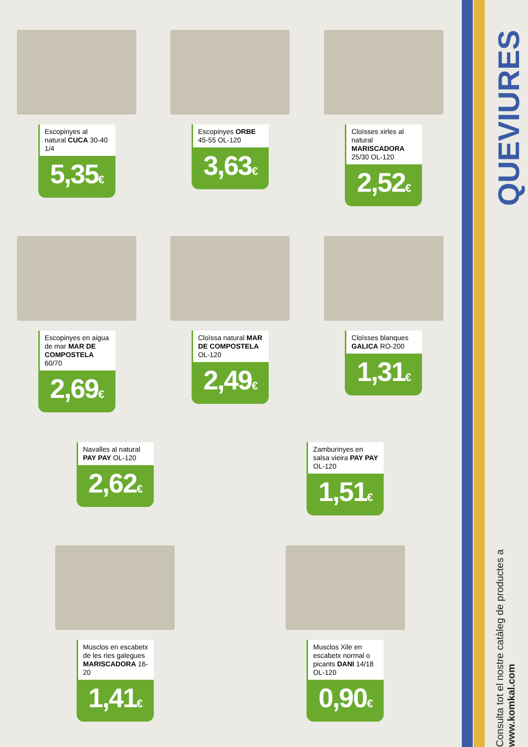Escopinyes al natural CUCA 30-40 1/4
5,35€
Escopinyes ORBE 45-55 OL-120
3,63€
Cloïsses xirles al natural MARISCADORA 25/30 OL-120
2,52€
Escopinyes en aigua de mar MAR DE COMPOSTELA 60/70
2,69€
Cloïssa natural MAR DE COMPOSTELA OL-120
2,49€
Cloïsses blanques GALICA RO-200
1,31€
Navalles al natural PAY PAY OL-120
2,62€
Zamburinyes en salsa vieira PAY PAY OL-120
1,51€
Musclos en escabetx de les ries galegues MARISCADORA 16-20
1,41€
Musclos Xile en escabetx normal o picants DANI 14/18 OL-120
0,90€
QUEVIURES
Consulta tot el nostre catàleg de productes a www.komkal.com